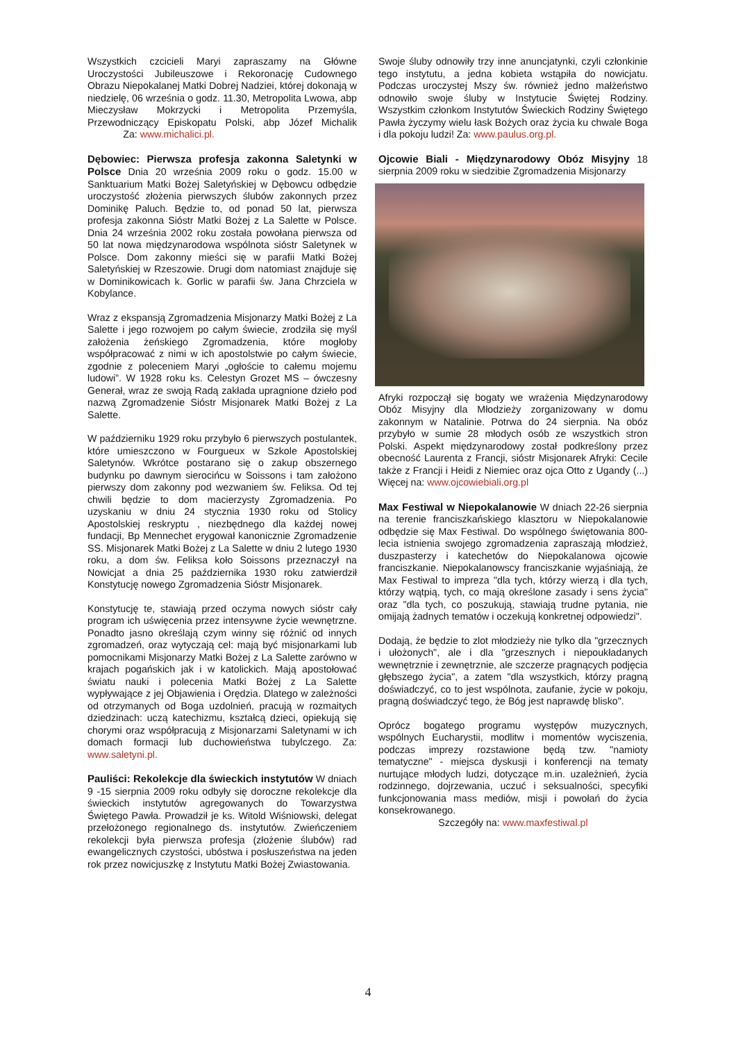Wszystkich czcicieli Maryi zapraszamy na Główne Uroczystości Jubileuszowe i Rekoronację Cudownego Obrazu Niepokalanej Matki Dobrej Nadziei, której dokonają w niedzielę, 06 września o godz. 11.30, Metropolita Lwowa, abp Mieczysław Mokrzycki i Metropolita Przemyśla, Przewodniczący Episkopatu Polski, abp Józef Michalik Za: www.michalici.pl.
Dębowiec: Pierwsza profesja zakonna Saletynki w Polsce Dnia 20 września 2009 roku o godz. 15.00 w Sanktuarium Matki Bożej Saletyńskiej w Dębowcu odbędzie uroczystość złożenia pierwszych ślubów zakonnych przez Dominikę Paluch. Będzie to, od ponad 50 lat, pierwsza profesja zakonna Sióstr Matki Bożej z La Salette w Polsce. Dnia 24 września 2002 roku została powołana pierwsza od 50 lat nowa międzynarodowa wspólnota sióstr Saletynek w Polsce. Dom zakonny mieści się w parafii Matki Bożej Saletyńskiej w Rzeszowie. Drugi dom natomiast znajduje się w Dominikowicach k. Gorlic w parafii św. Jana Chrzciela w Kobylance.
Wraz z ekspansją Zgromadzenia Misjonarzy Matki Bożej z La Salette i jego rozwojem po całym świecie, zrodziła się myśl założenia żeńskiego Zgromadzenia, które mogłoby współpracować z nimi w ich apostolstwie po całym świecie, zgodnie z poleceniem Maryi „ogłoście to całemu mojemu ludowi”. W 1928 roku ks. Celestyn Grozet MS – ówczesny Generał, wraz ze swoją Radą zakłada upragnione dzieło pod nazwą Zgromadzenie Sióstr Misjonarek Matki Bożej z La Salette.
W październiku 1929 roku przybyło 6 pierwszych postulantek, które umieszczono w Fourgueux w Szkole Apostolskiej Saletynów. Wkrótce postarano się o zakup obszernego budynku po dawnym sierocińcu w Soissons i tam założono pierwszy dom zakonny pod wezwaniem św. Feliksa. Od tej chwili będzie to dom macierzysty Zgromadzenia. Po uzyskaniu w dniu 24 stycznia 1930 roku od Stolicy Apostolskiej reskryptu , niezbędnego dla każdej nowej fundacji, Bp Mennechet erygował kanonicznie Zgromadzenie SS. Misjonarek Matki Bożej z La Salette w dniu 2 lutego 1930 roku, a dom św. Feliksa koło Soissons przeznaczył na Nowicjat a dnia 25 października 1930 roku zatwierdził Konstytucję nowego Zgromadzenia Sióstr Misjonarek.
Konstytucję te, stawiają przed oczyma nowych sióstr cały program ich uświęcenia przez intensywne życie wewnętrzne. Ponadto jasno określają czym winny się różnić od innych zgromadzeń, oraz wytyczają cel: mają być misjonarkami lub pomocnikami Misjonarzy Matki Bożej z La Salette zarówno w krajach pogańskich jak i w katolickich. Mają apostołować światu nauki i polecenia Matki Bożej z La Salette wypływające z jej Objawienia i Orędzia. Dlatego w zależności od otrzymanych od Boga uzdolnień, pracują w rozmaitych dziedzinach: uczą katechizmu, kształcą dzieci, opiekują się chorymi oraz współpracują z Misjonarzami Saletynami w ich domach formacji lub duchowieństwa tubylczego. Za: www.saletyni.pl.
Pauliści: Rekolekcje dla świeckich instytutów W dniach 9 -15 sierpnia 2009 roku odbyły się doroczne rekolekcje dla świeckich instytutów agregowanych do Towarzystwa Świętego Pawła. Prowadził je ks. Witold Wiśniowski, delegat przełożonego regionalnego ds. instytutów. Zwieńczeniem rekolekcji była pierwsza profesja (złożenie ślubów) rad ewangelicznych czystości, ubóstwa i posłuszeństwa na jeden rok przez nowicjuszkę z Instytutu Matki Bożej Zwiastowania.
Swoje śluby odnowiły trzy inne anuncjatynki, czyli członkinie tego instytutu, a jedna kobieta wstąpiła do nowicjatu. Podczas uroczystej Mszy św. również jedno małżeństwo odnowiło swoje śluby w Instytucie Świętej Rodziny. Wszystkim członkom Instytutów Świeckich Rodziny Świętego Pawła życzymy wielu łask Bożych oraz życia ku chwale Boga i dla pokoju ludzi! Za: www.paulus.org.pl.
Ojcowie Biali - Międzynarodowy Obóz Misyjny 18 sierpnia 2009 roku w siedzibie Zgromadzenia Misjonarzy
Afryki rozpoczął się bogaty we wrażenia Międzynarodowy Obóz Misyjny dla Młodzieży zorganizowany w domu zakonnym w Natalinie. Potrwa do 24 sierpnia. Na obóz przybyło w sumie 28 młodych osób ze wszystkich stron Polski. Aspekt międzynarodowy został podkreślony przez obecność Laurenta z Francji, sióstr Misjonarek Afryki: Cecile także z Francji i Heidi z Niemiec oraz ojca Otto z Ugandy (...) Więcej na: www.ojcowiebiali.org.pl
Max Festiwal w Niepokalanowie W dniach 22-26 sierpnia na terenie franciszkańskiego klasztoru w Niepokalanowie odbędzie się Max Festiwal. Do wspólnego świętowania 800-lecia istnienia swojego zgromadzenia zapraszają młodzież, duszpasterzy i katechetów do Niepokalanowa ojcowie franciszkanie. Niepokalanowscy franciszkanie wyjaśniają, że Max Festiwal to impreza "dla tych, którzy wierzą i dla tych, którzy wątpią, tych, co mają określone zasady i sens życia" oraz "dla tych, co poszukują, stawiają trudne pytania, nie omijają żadnych tematów i oczekują konkretnej odpowiedzi".
Dodają, że będzie to zlot młodzieży nie tylko dla "grzecznych i ułożonych", ale i dla "grzesznych i niepoukładanych wewnętrznie i zewnętrznie, ale szczerze pragnących podjęcia głębszego życia", a zatem "dla wszystkich, którzy pragną doświadczyć, co to jest wspólnota, zaufanie, życie w pokoju, pragną doświadczyć tego, że Bóg jest naprawdę blisko".
Oprócz bogatego programu występów muzycznych, wspólnych Eucharystii, modlitw i momentów wyciszenia, podczas imprezy rozstawione będą tzw. "namioty tematyczne" - miejsca dyskusji i konferencji na tematy nurtujące młodych ludzi, dotyczące m.in. uzależnień, życia rodzinnego, dojrzewania, uczuć i seksualności, specyfiki funkcjonowania mass mediów, misji i powołań do życia konsekrowanego.
Szczegóły na: www.maxfestiwal.pl
4